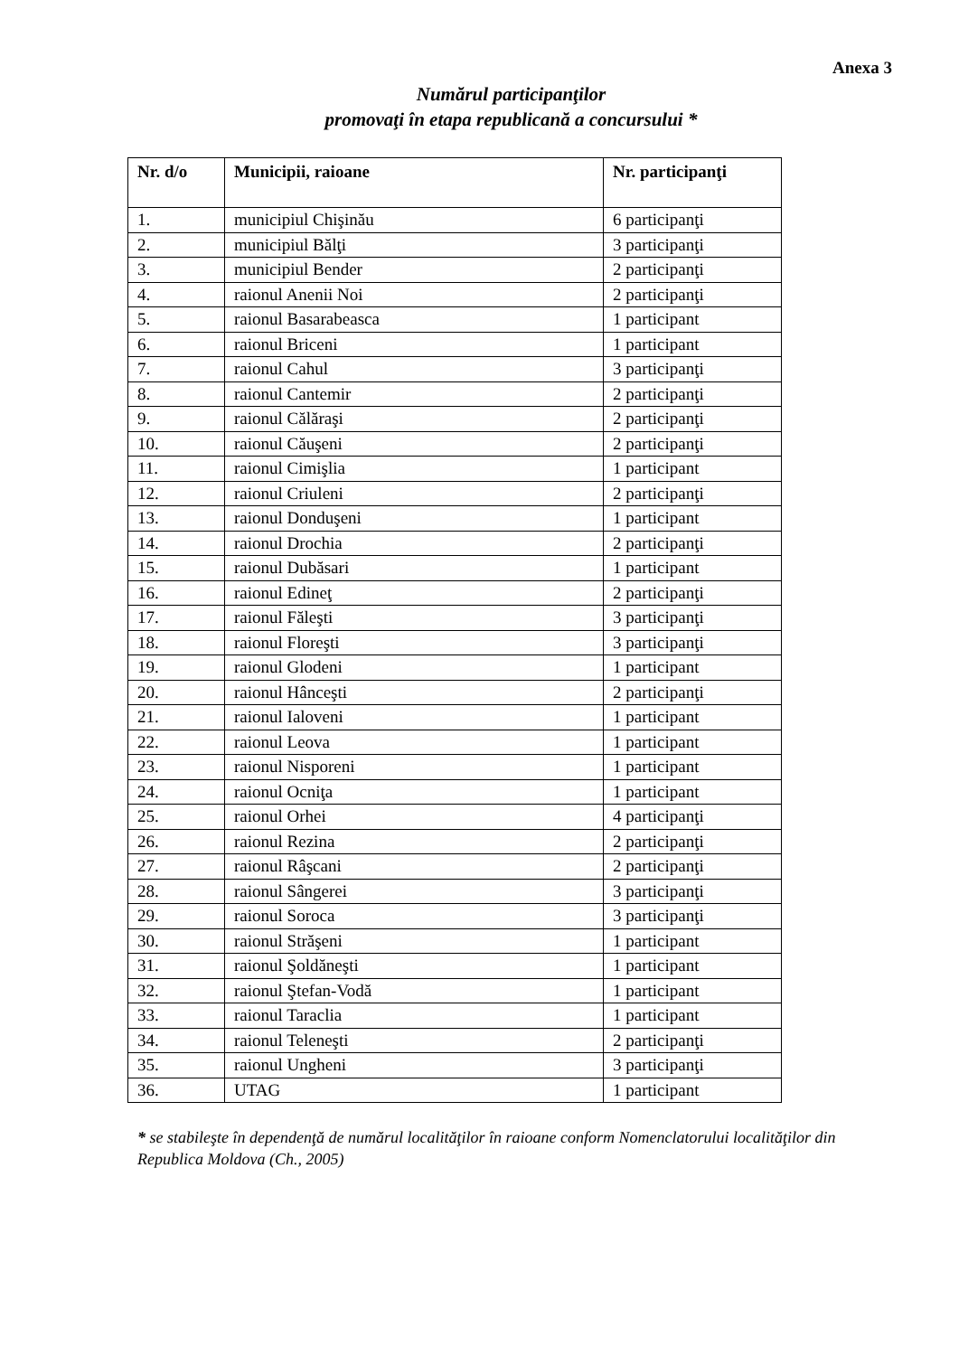Anexa 3
Numărul participanţilor
promovaţi în etapa republicană a concursului *
| Nr. d/o | Municipii, raioane | Nr. participanţi |
| --- | --- | --- |
| 1. | municipiul Chişinău | 6 participanţi |
| 2. | municipiul Bălţi | 3 participanţi |
| 3. | municipiul Bender | 2 participanţi |
| 4. | raionul Anenii Noi | 2 participanţi |
| 5. | raionul Basarabeasca | 1 participant |
| 6. | raionul Briceni | 1 participant |
| 7. | raionul Cahul | 3 participanţi |
| 8. | raionul Cantemir | 2 participanţi |
| 9. | raionul Călăraşi | 2 participanţi |
| 10. | raionul Căuşeni | 2 participanţi |
| 11. | raionul Cimişlia | 1 participant |
| 12. | raionul Criuleni | 2 participanţi |
| 13. | raionul Donduşeni | 1 participant |
| 14. | raionul Drochia | 2 participanţi |
| 15. | raionul Dubăsari | 1 participant |
| 16. | raionul Edineţ | 2 participanţi |
| 17. | raionul Făleşti | 3 participanţi |
| 18. | raionul Floreşti | 3 participanţi |
| 19. | raionul Glodeni | 1 participant |
| 20. | raionul Hânceşti | 2 participanţi |
| 21. | raionul Ialoveni | 1 participant |
| 22. | raionul Leova | 1 participant |
| 23. | raionul Nisporeni | 1 participant |
| 24. | raionul Ocniţa | 1 participant |
| 25. | raionul Orhei | 4 participanţi |
| 26. | raionul Rezina | 2 participanţi |
| 27. | raionul Râşcani | 2 participanţi |
| 28. | raionul Sângerei | 3 participanţi |
| 29. | raionul Soroca | 3 participanţi |
| 30. | raionul Străşeni | 1 participant |
| 31. | raionul Şoldăneşti | 1 participant |
| 32. | raionul Ştefan-Vodă | 1 participant |
| 33. | raionul Taraclia | 1 participant |
| 34. | raionul Teleneşti | 2 participanţi |
| 35. | raionul Ungheni | 3 participanţi |
| 36. | UTAG | 1 participant |
* se stabileşte în dependenţă de numărul localităţilor în raioane conform Nomenclatorului localităţilor din Republica Moldova (Ch., 2005)